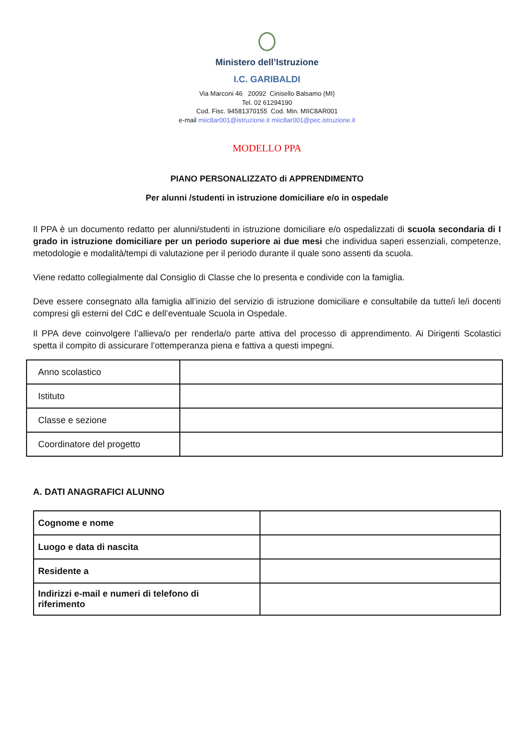Ministero dell’Istruzione
I.C. GARIBALDI
Via Marconi 46 20092 Cinisello Balsamo (MI)
Tel. 02 61294190
Cod. Fisc. 94581370155 Cod. Min. MIIC8AR001
e-mail miic8ar001@istruzione.it miic8ar001@pec.istruzione.it
MODELLO PPA
PIANO PERSONALIZZATO di APPRENDIMENTO
Per alunni /studenti in istruzione domiciliare e/o in ospedale
Il PPA è un documento redatto per alunni/studenti in istruzione domiciliare e/o ospedalizzati di scuola secondaria di I grado in istruzione domiciliare per un periodo superiore ai due mesi che individua saperi essenziali, competenze, metodologie e modalità/tempi di valutazione per il periodo durante il quale sono assenti da scuola.
Viene redatto collegialmente dal Consiglio di Classe che lo presenta e condivide con la famiglia.
Deve essere consegnato alla famiglia all’inizio del servizio di istruzione domiciliare e consultabile da tutte/i le/i docenti compresi gli esterni del CdC e dell’eventuale Scuola in Ospedale.
Il PPA deve coinvolgere l’allieva/o per renderla/o parte attiva del processo di apprendimento. Ai Dirigenti Scolastici spetta il compito di assicurare l’ottemperanza piena e fattiva a questi impegni.
| Anno scolastico | |
| Istituto | |
| Classe e sezione | |
| Coordinatore del progetto | |
A. DATI ANAGRAFICI ALUNNO
| Cognome e nome | |
| Luogo e data di nascita | |
| Residente a | |
| Indirizzi e-mail e numeri di telefono di riferimento | |